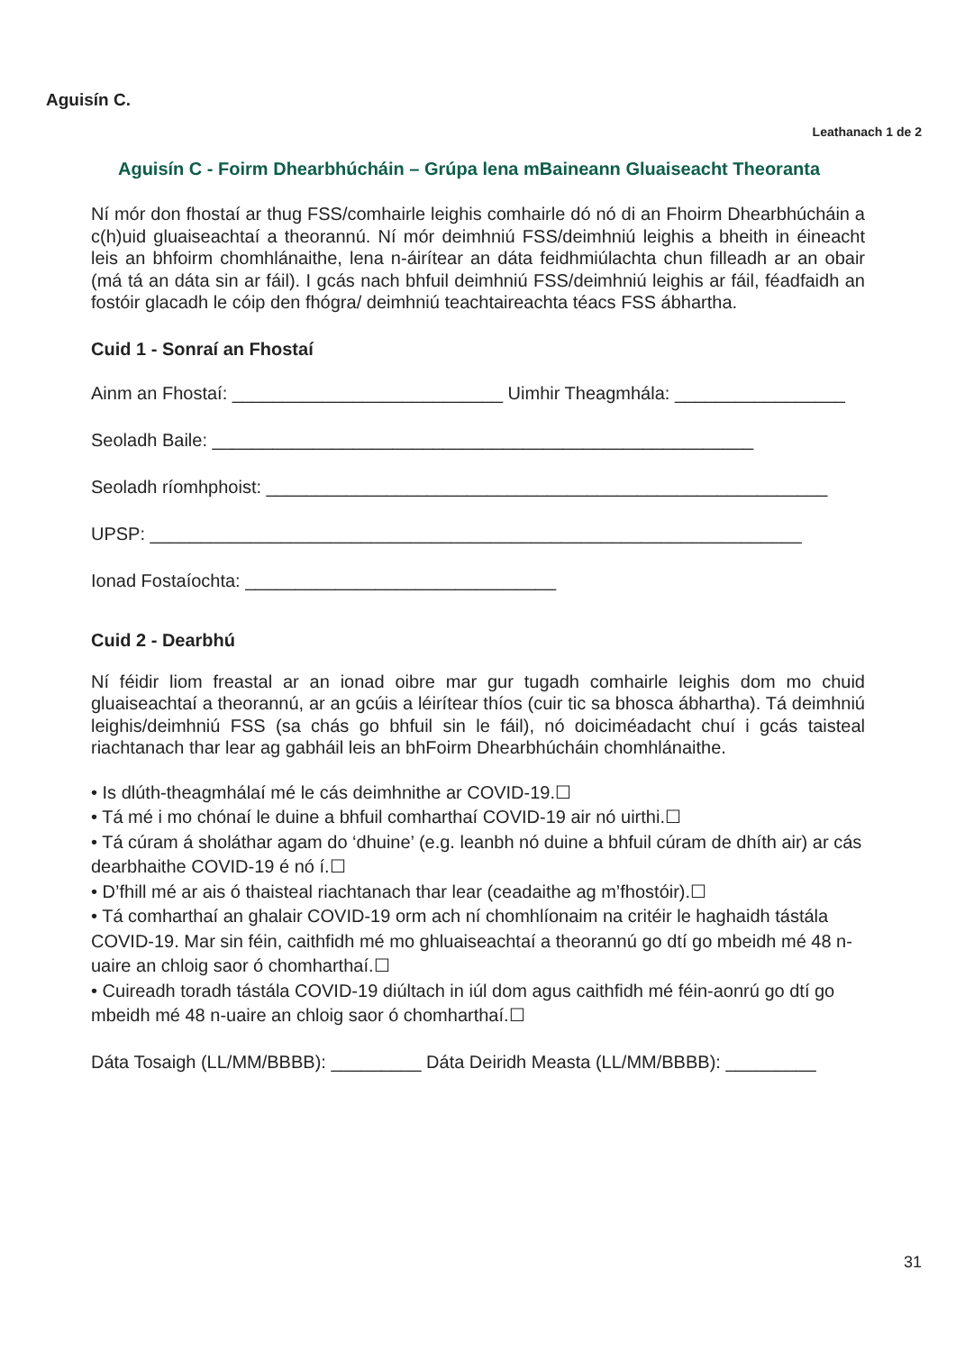Aguisín C.
Leathanach 1 de 2
Aguisín C - Foirm Dhearbhúcháin – Grúpa lena mBaineann Gluaiseacht Theoranta
Ní mór don fhostaí ar thug FSS/comhairle leighis comhairle dó nó di an Fhoirm Dhearbhúcháin a c(h)uid gluaiseachtaí a theorannú. Ní mór deimhniú FSS/deimhniú leighis a bheith in éineacht leis an bhfoirm chomhlánaithe, lena n-áirítear an dáta feidhmiúlachta chun filleadh ar an obair (má tá an dáta sin ar fáil). I gcás nach bhfuil deimhniú FSS/deimhniú leighis ar fáil, féadfaidh an fostóir glacadh le cóip den fhógra/ deimhniú teachtaireachta téacs FSS ábhartha.
Cuid 1 - Sonraí an Fhostaí
Ainm an Fhostaí: ___________________________ Uimhir Theagmhála: _________________
Seoladh Baile: ______________________________________________________
Seoladh ríomhphoist: ________________________________________________________
UPSP: _________________________________________________________________
Ionad Fostaíochta: _______________________________
Cuid 2 - Dearbhú
Ní féidir liom freastal ar an ionad oibre mar gur tugadh comhairle leighis dom mo chuid gluaiseachtaí a theorannú, ar an gcúis a léirítear thíos (cuir tic sa bhosca ábhartha). Tá deimhniú leighis/deimhniú FSS (sa chás go bhfuil sin le fáil), nó doiciméadacht chuí i gcás taisteal riachtanach thar lear ag gabháil leis an bhFoirm Dhearbhúcháin chomhlánaithe.
• Is dlúth-theagmhálaí mé le cás deimhnithe ar COVID-19.☐
• Tá mé i mo chónaí le duine a bhfuil comharthaí COVID-19 air nó uirthi.☐
• Tá cúram á sholáthar agam do ‘dhuine’ (e.g. leanbh nó duine a bhfuil cúram de dhíth air) ar cás dearbhaithe COVID-19 é nó í.☐
• D’fhill mé ar ais ó thaisteal riachtanach thar lear (ceadaithe ag m’fhostóir).☐
• Tá comharthaí an ghalair COVID-19 orm ach ní chomhlíonaim na critéir le haghaidh tástála COVID-19. Mar sin féin, caithfidh mé mo ghluaiseachtaí a theorannú go dtí go mbeidh mé 48 n-uaire an chloig saor ó chomharthaí.☐
• Cuireadh toradh tástála COVID-19 diúltach in iúl dom agus caithfidh mé féin-aonrú go dtí go mbeidh mé 48 n-uaire an chloig saor ó chomharthaí.☐
Dáta Tosaigh (LL/MM/BBBB): _________ Dáta Deiridh Measta (LL/MM/BBBB): _________
31